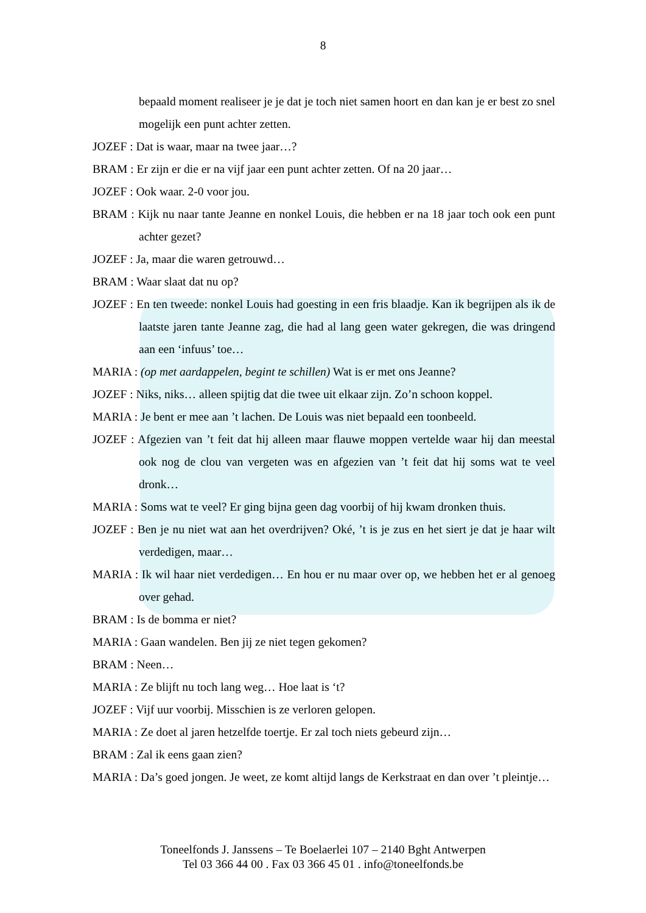8
bepaald moment realiseer je je dat je toch niet samen hoort en dan kan je er best zo snel mogelijk een punt achter zetten.
JOZEF : Dat is waar, maar na twee jaar…?
BRAM : Er zijn er die er na vijf jaar een punt achter zetten. Of na 20 jaar…
JOZEF : Ook waar. 2-0 voor jou.
BRAM : Kijk nu naar tante Jeanne en nonkel Louis, die hebben er na 18 jaar toch ook een punt achter gezet?
JOZEF : Ja, maar die waren getrouwd…
BRAM : Waar slaat dat nu op?
JOZEF : En ten tweede: nonkel Louis had goesting in een fris blaadje. Kan ik begrijpen als ik de laatste jaren tante Jeanne zag, die had al lang geen water gekregen, die was dringend aan een ‘infuus’ toe…
MARIA : (op met aardappelen, begint te schillen) Wat is er met ons Jeanne?
JOZEF : Niks, niks… alleen spijtig dat die twee uit elkaar zijn. Zo’n schoon koppel.
MARIA : Je bent er mee aan ’t lachen. De Louis was niet bepaald een toonbeeld.
JOZEF : Afgezien van ’t feit dat hij alleen maar flauwe moppen vertelde waar hij dan meestal ook nog de clou van vergeten was en afgezien van ’t feit dat hij soms wat te veel dronk…
MARIA : Soms wat te veel? Er ging bijna geen dag voorbij of hij kwam dronken thuis.
JOZEF : Ben je nu niet wat aan het overdrijven? Oké, ’t is je zus en het siert je dat je haar wilt verdedigen, maar…
MARIA : Ik wil haar niet verdedigen… En hou er nu maar over op, we hebben het er al genoeg over gehad.
BRAM : Is de bomma er niet?
MARIA : Gaan wandelen. Ben jij ze niet tegen gekomen?
BRAM : Neen…
MARIA : Ze blijft nu toch lang weg… Hoe laat is ‘t?
JOZEF : Vijf uur voorbij. Misschien is ze verloren gelopen.
MARIA : Ze doet al jaren hetzelfde toertje. Er zal toch niets gebeurd zijn…
BRAM : Zal ik eens gaan zien?
MARIA : Da’s goed jongen. Je weet, ze komt altijd langs de Kerkstraat en dan over ’t pleintje…
Toneelfonds J. Janssens – Te Boelaerlei 107 – 2140 Bght Antwerpen
Tel 03 366 44 00 . Fax 03 366 45 01 . info@toneelfonds.be